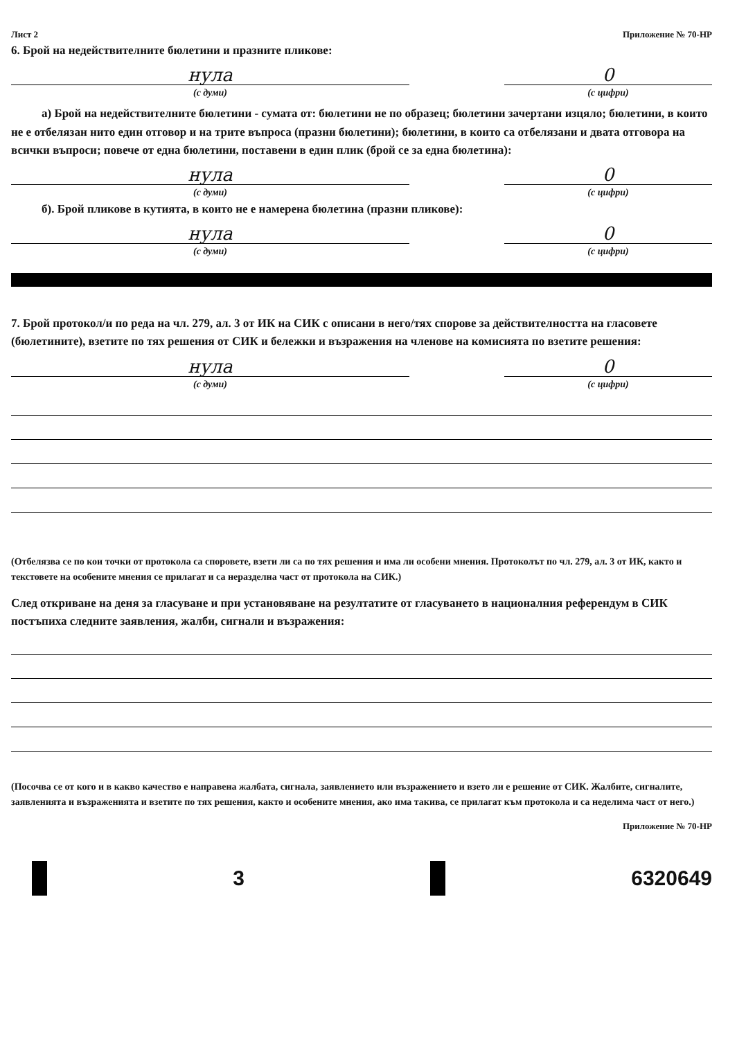Лист 2 Приложение № 70-НР
6. Брой на недействителните бюлетини и празните пликове:
нула
(с думи)
0
(с цифри)
а) Брой на недействителните бюлетини - сумата от: бюлетини не по образец; бюлетини зачертани изцяло; бюлетини, в които не е отбелязан нито един отговор и на трите въпроса (празни бюлетини); бюлетини, в които са отбелязани и двата отговора на всички въпроси; повече от една бюлетини, поставени в един плик (брой се за една бюлетина):
нула
(с думи)
0
(с цифри)
б). Брой пликове в кутията, в които не е намерена бюлетина (празни пликове):
нула
(с думи)
0
(с цифри)
7. Брой протокол/и по реда на чл. 279, ал. 3 от ИК на СИК с описани в него/тях спорове за действителността на гласовете (бюлетините), взетите по тях решения от СИК и бележки и възражения на членове на комисията по взетите решения:
нула
(с думи)
0
(с цифри)
(Отбелязва се по кои точки от протокола са споровете, взети ли са по тях решения и има ли особени мнения. Протоколът по чл. 279, ал. 3 от ИК, както и текстовете на особените мнения се прилагат и са неразделна част от протокола на СИК.)
След откриване на деня за гласуване и при установяване на резултатите от гласуването в националния референдум в СИК постъпиха следните заявления, жалби, сигнали и възражения:
(Посочва се от кого и в какво качество е направена жалбата, сигнала, заявлението или възражението и взето ли е решение от СИК. Жалбите, сигналите, заявленията и възраженията и взетите по тях решения, както и особените мнения, ако има такива, се прилагат към протокола и са неделима част от него.)
Приложение № 70-НР
3 6320649